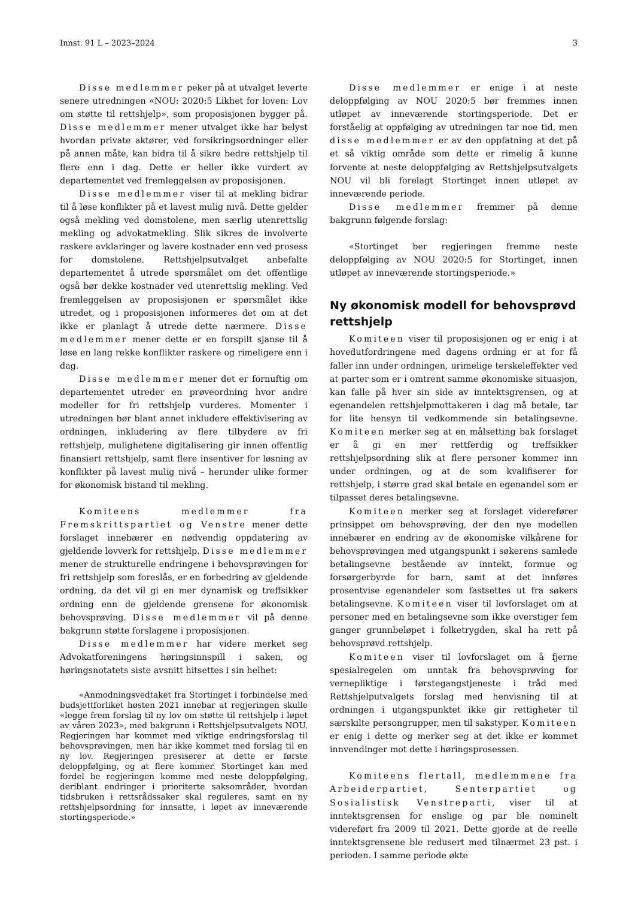Innst. 91 L – 2023–2024 3
Disse medlemmer peker på at utvalget leverte senere utredningen «NOU: 2020:5 Likhet for loven: Lov om støtte til rettshjelp», som proposisjonen bygger på. Disse medlemmer mener utvalget ikke har belyst hvordan private aktører, ved forsikringsordninger eller på annen måte, kan bidra til å sikre bedre rettshjelp til flere enn i dag. Dette er heller ikke vurdert av departementet ved fremleggelsen av proposisjonen.
Disse medlemmer viser til at mekling bidrar til å løse konflikter på et lavest mulig nivå. Dette gjelder også mekling ved domstolene, men særlig utenrettslig mekling og advokatmekling. Slik sikres de involverte raskere avklaringer og lavere kostnader enn ved prosess for domstolene. Rettshjelpsutvalget anbefalte departementet å utrede spørsmålet om det offentlige også bør dekke kostnader ved utenrettslig mekling. Ved fremleggelsen av proposisjonen er spørsmålet ikke utredet, og i proposisjonen informeres det om at det ikke er planlagt å utrede dette nærmere. Disse medlemmer mener dette er en forspilt sjanse til å løse en lang rekke konflikter raskere og rimeligere enn i dag.
Disse medlemmer mener det er fornuftig om departementet utreder en prøveordning hvor andre modeller for fri rettshjelp vurderes. Momenter i utredningen bør blant annet inkludere effektivisering av ordningen, inkludering av flere tilbydere av fri rettshjelp, mulighetene digitalisering gir innen offentlig finansiert rettshjelp, samt flere insentiver for løsning av konflikter på lavest mulig nivå – herunder ulike former for økonomisk bistand til mekling.
Komiteens medlemmer fra Fremskrittspartiet og Venstre mener dette forslaget innebærer en nødvendig oppdatering av gjeldende lovverk for rettshjelp. Disse medlemmer mener de strukturelle endringene i behovsprøvingen for fri rettshjelp som foreslås, er en forbedring av gjeldende ordning, da det vil gi en mer dynamisk og treffsikker ordning enn de gjeldende grensene for økonomisk behovsprøving. Disse medlemmer vil på denne bakgrunn støtte forslagene i proposisjonen.
Disse medlemmer har videre merket seg Advokatforeningens høringsinnspill i saken, og høringsnotatets siste avsnitt hitsettes i sin helhet:
«Anmodningsvedtaket fra Stortinget i forbindelse med budsjettforliket høsten 2021 innebar at regjeringen skulle «legge frem forslag til ny lov om støtte til rettshjelp i løpet av våren 2023», med bakgrunn i Rettshjelpsutvalgets NOU. Regjeringen har kommet med viktige endringsforslag til behovsprøvingen, men har ikke kommet med forslag til en ny lov. Regjeringen presiserer at dette er første deloppfølging, og at flere kommer. Stortinget kan med fordel be regjeringen komme med neste deloppfølging, deriblant endringer i prioriterte saksområder, hvordan tidsbruken i rettsrådssaker skal reguleres, samt en ny rettshjelpsordning for innsatte, i løpet av inneværende stortingsperiode.»
Disse medlemmer er enige i at neste deloppfølging av NOU 2020:5 bør fremmes innen utløpet av inneværende stortingsperiode. Det er forståelig at oppfølging av utredningen tar noe tid, men disse medlemmer er av den oppfatning at det på et så viktig område som dette er rimelig å kunne forvente at neste deloppfølging av Rettshjelpsutvalgets NOU vil bli forelagt Stortinget innen utløpet av inneværende periode.
Disse medlemmer fremmer på denne bakgrunn følgende forslag:
«Stortinget ber regjeringen fremme neste deloppfølging av NOU 2020:5 for Stortinget, innen utløpet av inneværende stortingsperiode.»
Ny økonomisk modell for behovsprøvd rettshjelp
Komiteen viser til proposisjonen og er enig i at hovedutfordringene med dagens ordning er at for få faller inn under ordningen, urimelige terskeleffekter ved at parter som er i omtrent samme økonomiske situasjon, kan falle på hver sin side av inntektsgrensen, og at egenandelen rettshjelpmottakeren i dag må betale, tar for lite hensyn til vedkommende sin betalingsevne. Komiteen merker seg at en målsetting bak forslaget er å gi en mer rettferdig og treffsikker rettshjelpsordning slik at flere personer kommer inn under ordningen, og at de som kvalifiserer for rettshjelp, i større grad skal betale en egenandel som er tilpasset deres betalingsevne.
Komiteen merker seg at forslaget viderefører prinsippet om behovsprøving, der den nye modellen innebærer en endring av de økonomiske vilkårene for behovsprøvingen med utgangspunkt i søkerens samlede betalingsevne bestående av inntekt, formue og forsørgerbyrde for barn, samt at det innføres prosentvise egenandeler som fastsettes ut fra søkers betalingsevne. Komiteen viser til lovforslaget om at personer med en betalingsevne som ikke overstiger fem ganger grunnbeløpet i folketrygden, skal ha rett på behovsprøvd rettshjelp.
Komiteen viser til lovforslaget om å fjerne spesialregelen om unntak fra behovsprøving for vernepliktige i førstegangstjeneste i tråd med Rettshjelputvalgets forslag med henvisning til at ordningen i utgangspunktet ikke gir rettigheter til særskilte persongrupper, men til sakstyper. Komiteen er enig i dette og merker seg at det ikke er kommet innvendinger mot dette i høringsprosessen.
Komiteens flertall, medlemmene fra Arbeiderpartiet, Senterpartiet og Sosialistisk Venstreparti, viser til at inntektsgrensen for enslige og par ble nominelt videreført fra 2009 til 2021. Dette gjorde at de reelle inntektsgrensene ble redusert med tilnærmet 23 pst. i perioden. I samme periode økte